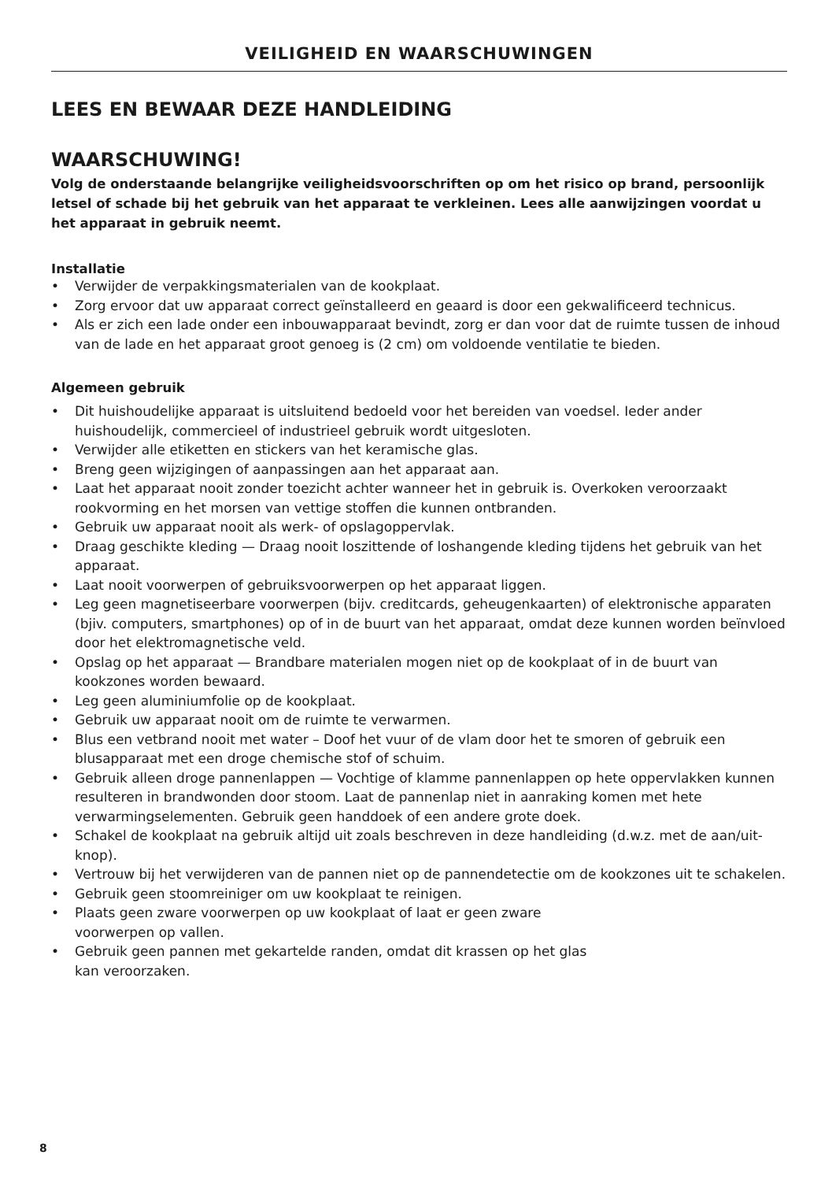VEILIGHEID EN WAARSCHUWINGEN
LEES EN BEWAAR DEZE HANDLEIDING
WAARSCHUWING!
Volg de onderstaande belangrijke veiligheidsvoorschriften op om het risico op brand, persoonlijk letsel of schade bij het gebruik van het apparaat te verkleinen. Lees alle aanwijzingen voordat u het apparaat in gebruik neemt.
Installatie
• Verwijder de verpakkingsmaterialen van de kookplaat.
• Zorg ervoor dat uw apparaat correct geïnstalleerd en geaard is door een gekwalificeerd technicus.
• Als er zich een lade onder een inbouwapparaat bevindt, zorg er dan voor dat de ruimte tussen de inhoud van de lade en het apparaat groot genoeg is (2 cm) om voldoende ventilatie te bieden.
Algemeen gebruik
• Dit huishoudelijke apparaat is uitsluitend bedoeld voor het bereiden van voedsel. Ieder ander huishoudelijk, commercieel of industrieel gebruik wordt uitgesloten.
• Verwijder alle etiketten en stickers van het keramische glas.
• Breng geen wijzigingen of aanpassingen aan het apparaat aan.
• Laat het apparaat nooit zonder toezicht achter wanneer het in gebruik is. Overkoken veroorzaakt rookvorming en het morsen van vettige stoffen die kunnen ontbranden.
• Gebruik uw apparaat nooit als werk- of opslagoppervlak.
• Draag geschikte kleding — Draag nooit loszittende of loshangende kleding tijdens het gebruik van het apparaat.
• Laat nooit voorwerpen of gebruiksvoorwerpen op het apparaat liggen.
• Leg geen magnetiseerbare voorwerpen (bijv. creditcards, geheugenkaarten) of elektronische apparaten (bjiv. computers, smartphones) op of in de buurt van het apparaat, omdat deze kunnen worden beïnvloed door het elektromagnetische veld.
• Opslag op het apparaat — Brandbare materialen mogen niet op de kookplaat of in de buurt van kookzones worden bewaard.
• Leg geen aluminiumfolie op de kookplaat.
• Gebruik uw apparaat nooit om de ruimte te verwarmen.
• Blus een vetbrand nooit met water – Doof het vuur of de vlam door het te smoren of gebruik een blusapparaat met een droge chemische stof of schuim.
• Gebruik alleen droge pannenlappen — Vochtige of klamme pannenlappen op hete oppervlakken kunnen resulteren in brandwonden door stoom. Laat de pannenlap niet in aanraking komen met hete verwarmingselementen. Gebruik geen handdoek of een andere grote doek.
• Schakel de kookplaat na gebruik altijd uit zoals beschreven in deze handleiding (d.w.z. met de aan/uit-knop).
• Vertrouw bij het verwijderen van de pannen niet op de pannendetectie om de kookzones uit te schakelen.
• Gebruik geen stoomreiniger om uw kookplaat te reinigen.
• Plaats geen zware voorwerpen op uw kookplaat of laat er geen zware
voorwerpen op vallen.
• Gebruik geen pannen met gekartelde randen, omdat dit krassen op het glas
kan veroorzaken.
8